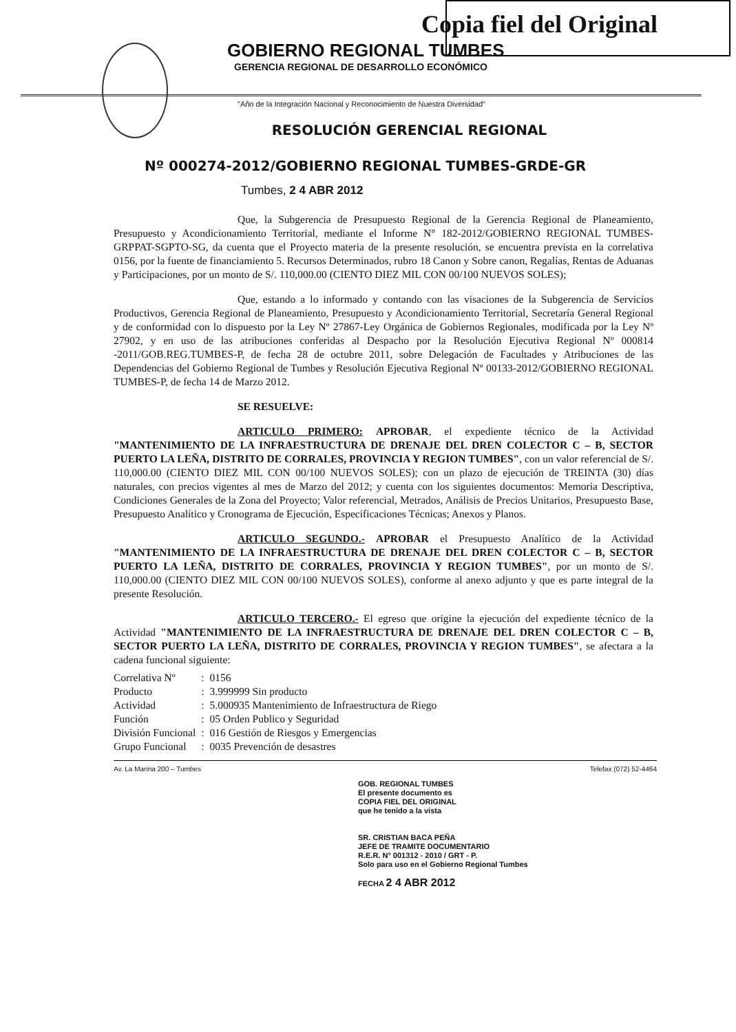Copia fiel del Original
GOBIERNO REGIONAL TUMBES
GERENCIA REGIONAL DE DESARROLLO ECONÓMICO
"Año de la Integración Nacional y Reconocimiento de Nuestra Diversidad"
RESOLUCIÓN GERENCIAL REGIONAL
Nº 000274-2012/GOBIERNO REGIONAL TUMBES-GRDE-GR
Tumbes, 2 4 ABR 2012
Que, la Subgerencia de Presupuesto Regional de la Gerencia Regional de Planeamiento, Presupuesto y Acondicionamiento Territorial, mediante el Informe N° 182-2012/GOBIERNO REGIONAL TUMBES-GRPPAT-SGPTO-SG, da cuenta que el Proyecto materia de la presente resolución, se encuentra prevista en la correlativa 0156, por la fuente de financiamiento 5. Recursos Determinados, rubro 18 Canon y Sobre canon, Regalías, Rentas de Aduanas y Participaciones, por un monto de S/. 110,000.00 (CIENTO DIEZ MIL CON 00/100 NUEVOS SOLES);
Que, estando a lo informado y contando con las visaciones de la Subgerencia de Servicios Productivos, Gerencia Regional de Planeamiento, Presupuesto y Acondicionamiento Territorial, Secretaría General Regional y de conformidad con lo dispuesto por la Ley Nº 27867-Ley Orgánica de Gobiernos Regionales, modificada por la Ley Nº 27902, y en uso de las atribuciones conferidas al Despacho por la Resolución Ejecutiva Regional Nº 000814 -2011/GOB.REG.TUMBES-P, de fecha 28 de octubre 2011, sobre Delegación de Facultades y Atribuciones de las Dependencias del Gobierno Regional de Tumbes y Resolución Ejecutiva Regional Nº 00133-2012/GOBIERNO REGIONAL TUMBES-P, de fecha 14 de Marzo 2012.
SE RESUELVE:
ARTICULO PRIMERO: APROBAR, el expediente técnico de la Actividad "MANTENIMIENTO DE LA INFRAESTRUCTURA DE DRENAJE DEL DREN COLECTOR C – B, SECTOR PUERTO LA LEÑA, DISTRITO DE CORRALES, PROVINCIA Y REGION TUMBES", con un valor referencial de S/. 110,000.00 (CIENTO DIEZ MIL CON 00/100 NUEVOS SOLES); con un plazo de ejecución de TREINTA (30) días naturales, con precios vigentes al mes de Marzo del 2012; y cuenta con los siguientes documentos: Memoria Descriptiva, Condiciones Generales de la Zona del Proyecto; Valor referencial, Metrados, Análisis de Precios Unitarios, Presupuesto Base, Presupuesto Analítico y Cronograma de Ejecución, Especificaciones Técnicas; Anexos y Planos.
ARTICULO SEGUNDO.- APROBAR el Presupuesto Analítico de la Actividad "MANTENIMIENTO DE LA INFRAESTRUCTURA DE DRENAJE DEL DREN COLECTOR C – B, SECTOR PUERTO LA LEÑA, DISTRITO DE CORRALES, PROVINCIA Y REGION TUMBES", por un monto de S/. 110,000.00 (CIENTO DIEZ MIL CON 00/100 NUEVOS SOLES), conforme al anexo adjunto y que es parte integral de la presente Resolución.
ARTICULO TERCERO.- El egreso que origine la ejecución del expediente técnico de la Actividad "MANTENIMIENTO DE LA INFRAESTRUCTURA DE DRENAJE DEL DREN COLECTOR C – B, SECTOR PUERTO LA LEÑA, DISTRITO DE CORRALES, PROVINCIA Y REGION TUMBES", se afectara a la cadena funcional siguiente:
| Correlativa Nº | : | 0156 |
| Producto | : | 3.999999 Sin producto |
| Actividad | : | 5.000935 Mantenimiento de Infraestructura de Riego |
| Función | : | 05 Orden Publico y Seguridad |
| División Funcional | : | 016 Gestión de Riesgos y Emergencias |
| Grupo Funcional | : | 0035 Prevención de desastres |
Av. La Marina 200 – Tumbes Telefax (072) 52-4464
GOB. REGIONAL TUMBES
El presente documento es
COPIA FIEL DEL ORIGINAL
que he tenido a la vista
SR. CRISTIAN BACA PEÑA
JEFE DE TRAMITE DOCUMENTARIO
R.E.R. N° 001312 - 2010 / GRT - P.
Solo para uso en el Gobierno Regional Tumbes
FECHA 2 4 ABR 2012